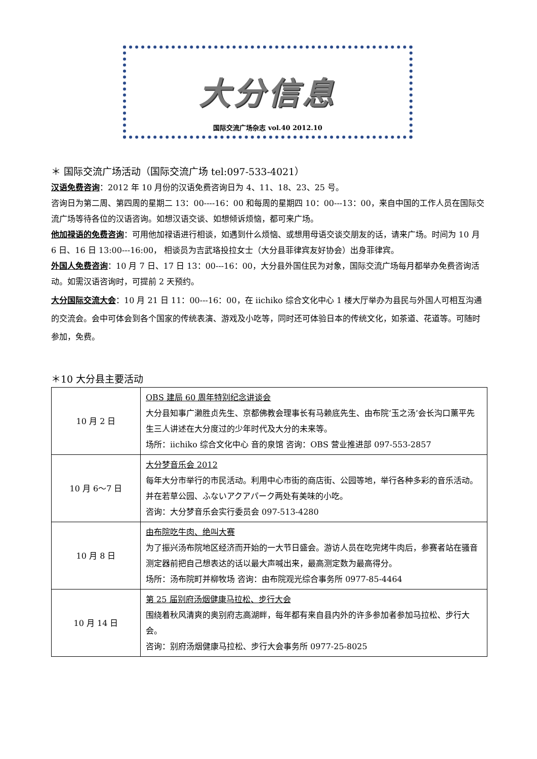大分信息
国际交流广场杂志 vol.40 2012.10
＊ 国际交流广场活动（国际交流广场 tel:097-533-4021）
汉语免费咨询：2012 年 10 月份的汉语免费咨询日为 4、11、18、23、25 号。
咨询日为第二周、第四周的星期二 13：00----16：00 和每周的星期四 10：00---13：00，来自中国的工作人员在国际交流广场等待各位的汉语咨询。如想汉语交谈、如想倾诉烦恼，都可来广场。
他加禄语的免费咨询：可用他加禄语进行相谈，如遇到什么烦恼、或想用母语交谈交朋友的话，请来广场。时间为 10 月 6 日、16 日 13:00---16:00， 相谈员为吉武珞投拉女士（大分县菲律宾友好协会）出身菲律宾。
外国人免费咨询：10 月 7 日、17 日 13：00---16：00，大分县外国住民为对象，国际交流广场每月都举办免费咨询活动。如需汉语咨询时，可提前 2 天预约。
大分国际交流大会：10 月 21 日 11：00---16：00，在 iichiko 综合文化中心 1 楼大厅举办为县民与外国人可相互沟通的交流会。会中可体会到各个国家的传统表演、游戏及小吃等，同时还可体验日本的传统文化，如茶道、花道等。可随时参加，免费。
＊10 大分县主要活动
| 10 月 2 日 | OBS 建局 60 周年特别纪念讲谈会 大分县知事广濑胜贞先生、京都佛教会理事长有马赖底先生、由布院‘玉之汤’会长沟口薰平先生三人讲述在大分度过的少年时代及大分的未来等。 场所：iichiko 综合文化中心 音的泉馆 咨询：OBS 营业推进部 097-553-2857 |
| 10 月 6～7 日 | 大分梦音乐会 2012 每年大分市举行的市民活动。利用中心市街的商店街、公园等地，举行各种多彩的音乐活动。并在若草公园、ふないアクアパーク两处有美味的小吃。 咨询：大分梦音乐会实行委员会 097-513-4280 |
| 10 月 8 日 | 由布院吃牛肉、绝叫大赛 为了振兴汤布院地区经济而开始的一大节日盛会。游访人员在吃完烤牛肉后，参赛者站在骚音测定器前把自己想表达的话以最大声喊出来，最高测定数为最高得分。 场所：汤布院町并柳牧场 咨询：由布院观光综合事务所 0977-85-4464 |
| 10 月 14 日 | 第 25 届别府汤烟健康马拉松、步行大会 围绕着秋风清爽的奥别府志高湖畔，每年都有来自县内外的许多参加者参加马拉松、步行大会。 咨询：别府汤烟健康马拉松、步行大会事务所 0977-25-8025 |